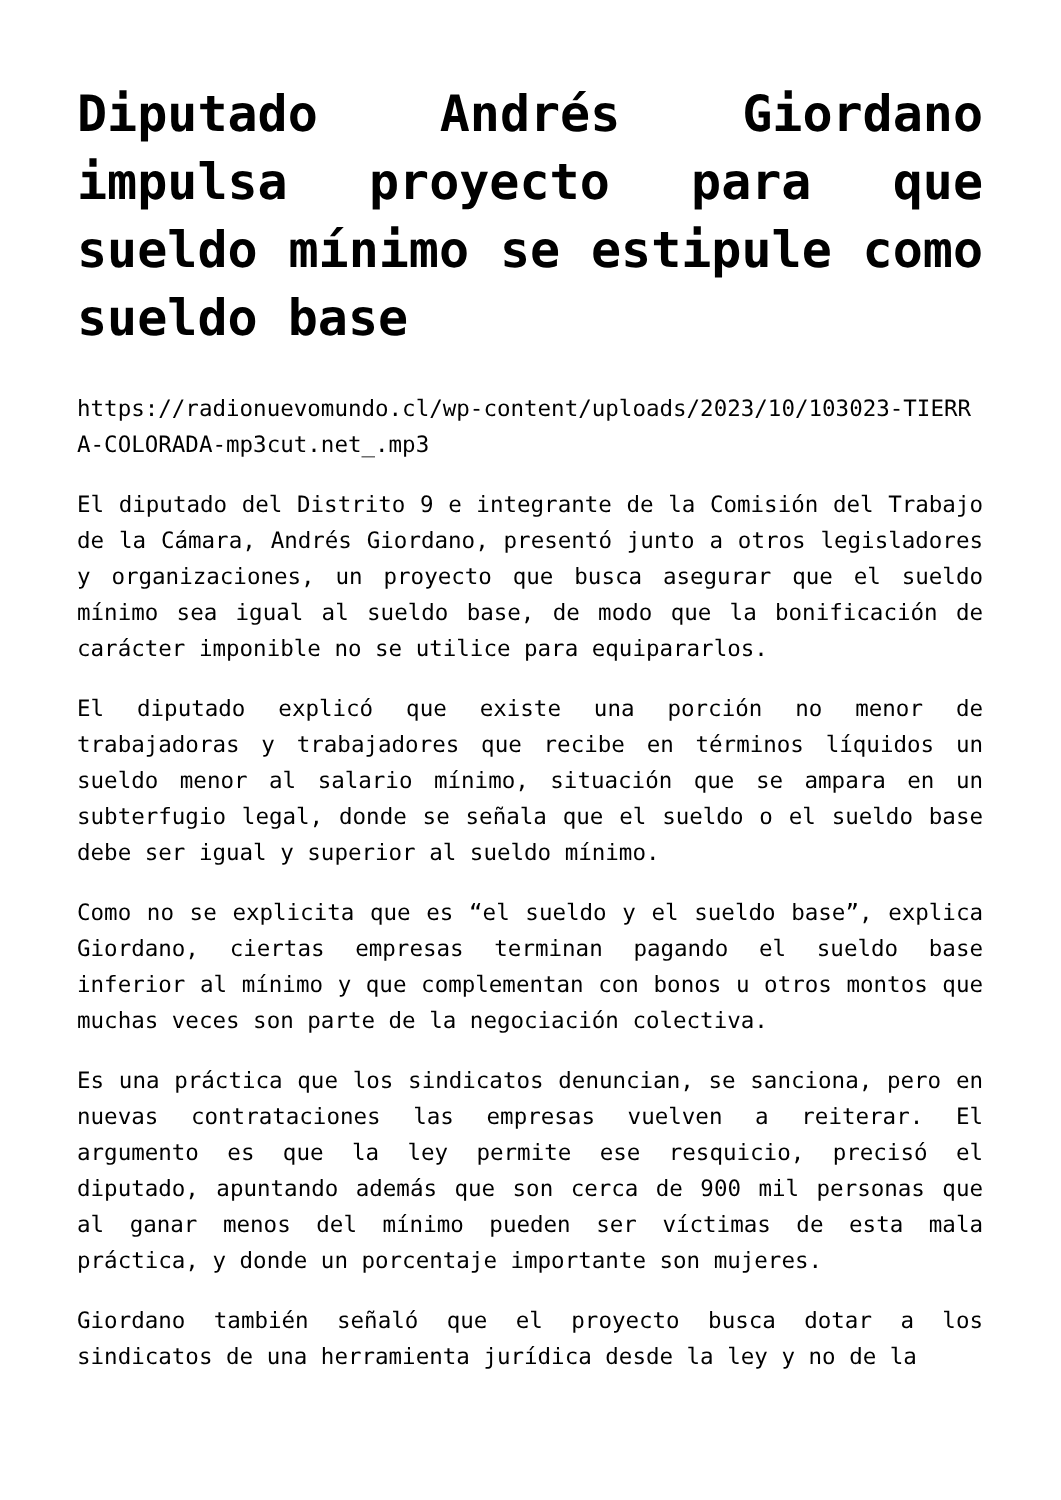Diputado Andrés Giordano impulsa proyecto para que sueldo mínimo se estipule como sueldo base
https://radionuevomundo.cl/wp-content/uploads/2023/10/103023-TIERRA-COLORADA-mp3cut.net_.mp3
El diputado del Distrito 9 e integrante de la Comisión del Trabajo de la Cámara, Andrés Giordano, presentó junto a otros legisladores y organizaciones, un proyecto que busca asegurar que el sueldo mínimo sea igual al sueldo base, de modo que la bonificación de carácter imponible no se utilice para equipararlos.
El diputado explicó que existe una porción no menor de trabajadoras y trabajadores que recibe en términos líquidos un sueldo menor al salario mínimo, situación que se ampara en un subterfugio legal, donde se señala que el sueldo o el sueldo base debe ser igual y superior al sueldo mínimo.
Como no se explicita que es “el sueldo y el sueldo base”, explica Giordano, ciertas empresas terminan pagando el sueldo base inferior al mínimo y que complementan con bonos u otros montos que muchas veces son parte de la negociación colectiva.
Es una práctica que los sindicatos denuncian, se sanciona, pero en nuevas contrataciones las empresas vuelven a reiterar. El argumento es que la ley permite ese resquicio, precisó el diputado, apuntando además que son cerca de 900 mil personas que al ganar menos del mínimo pueden ser víctimas de esta mala práctica, y donde un porcentaje importante son mujeres.
Giordano también señaló que el proyecto busca dotar a los sindicatos de una herramienta jurídica desde la ley y no de la